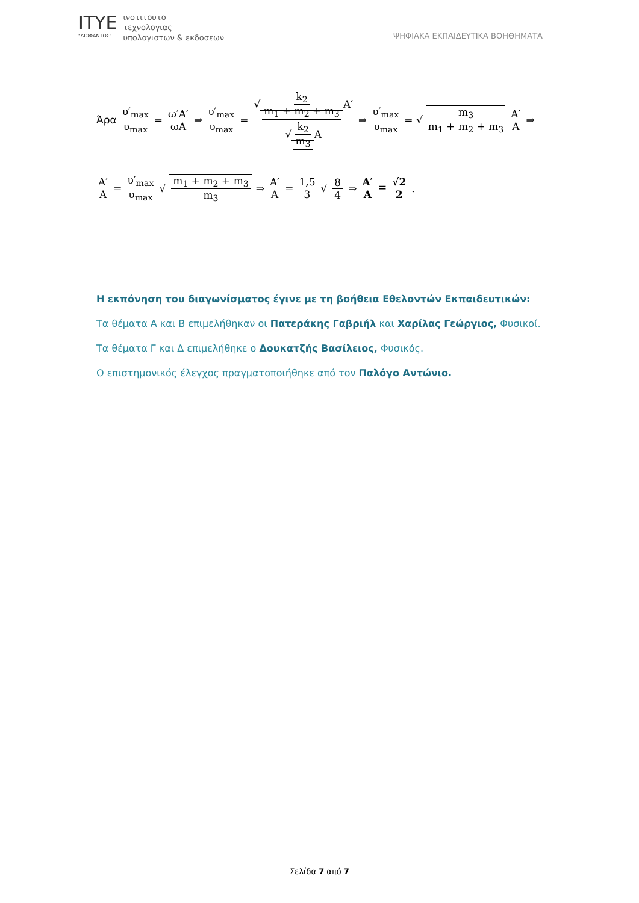ΙΤΥΕ
"ΔΙΟΦΑΝΤΟΣ"
ινστιτουτο
τεχνολογιας
υπολογιστων & εκδοσεων
ΨΗΦΙΑΚΑ ΕΚΠΑΙΔΕΥΤΙΚΑ ΒΟΗΘΗΜΑΤΑ
Άρα υ′<sub>max</sub> υ<sub>max</sub> = ω′Α′ ωΑ ⇒ υ′<sub>max</sub> υ<sub>max</sub> = √ k<sub>2</sub> m<sub>1</sub> + m<sub>2</sub> + m<sub>3</sub> Α′ √ k<sub>2</sub> m<sub>3</sub> Α ⇒ υ′<sub>max</sub> υ<sub>max</sub> = √ m<sub>3</sub> m<sub>1</sub> + m<sub>2</sub> + m<sub>3</sub> Α′ Α ⇒
Α′ Α = υ′<sub>max</sub> υ<sub>max</sub> √ m<sub>1</sub> + m<sub>2</sub> + m<sub>3</sub> m<sub>3</sub> ⇒ Α′ Α = 1,5 3 √ 8 4 ⇒ Α′ Α = √2 2 .
Η εκπόνηση του διαγωνίσματος έγινε με τη βοήθεια Εθελοντών Εκπαιδευτικών:
Τα θέματα Α και Β επιμελήθηκαν οι Πατεράκης Γαβριήλ και Χαρίλας Γεώργιος, Φυσικοί.
Τα θέματα Γ και Δ επιμελήθηκε ο Δουκατζής Βασίλειος, Φυσικός.
Ο επιστημονικός έλεγχος πραγματοποιήθηκε από τον Παλόγο Αντώνιο.
Σελίδα 7 από 7